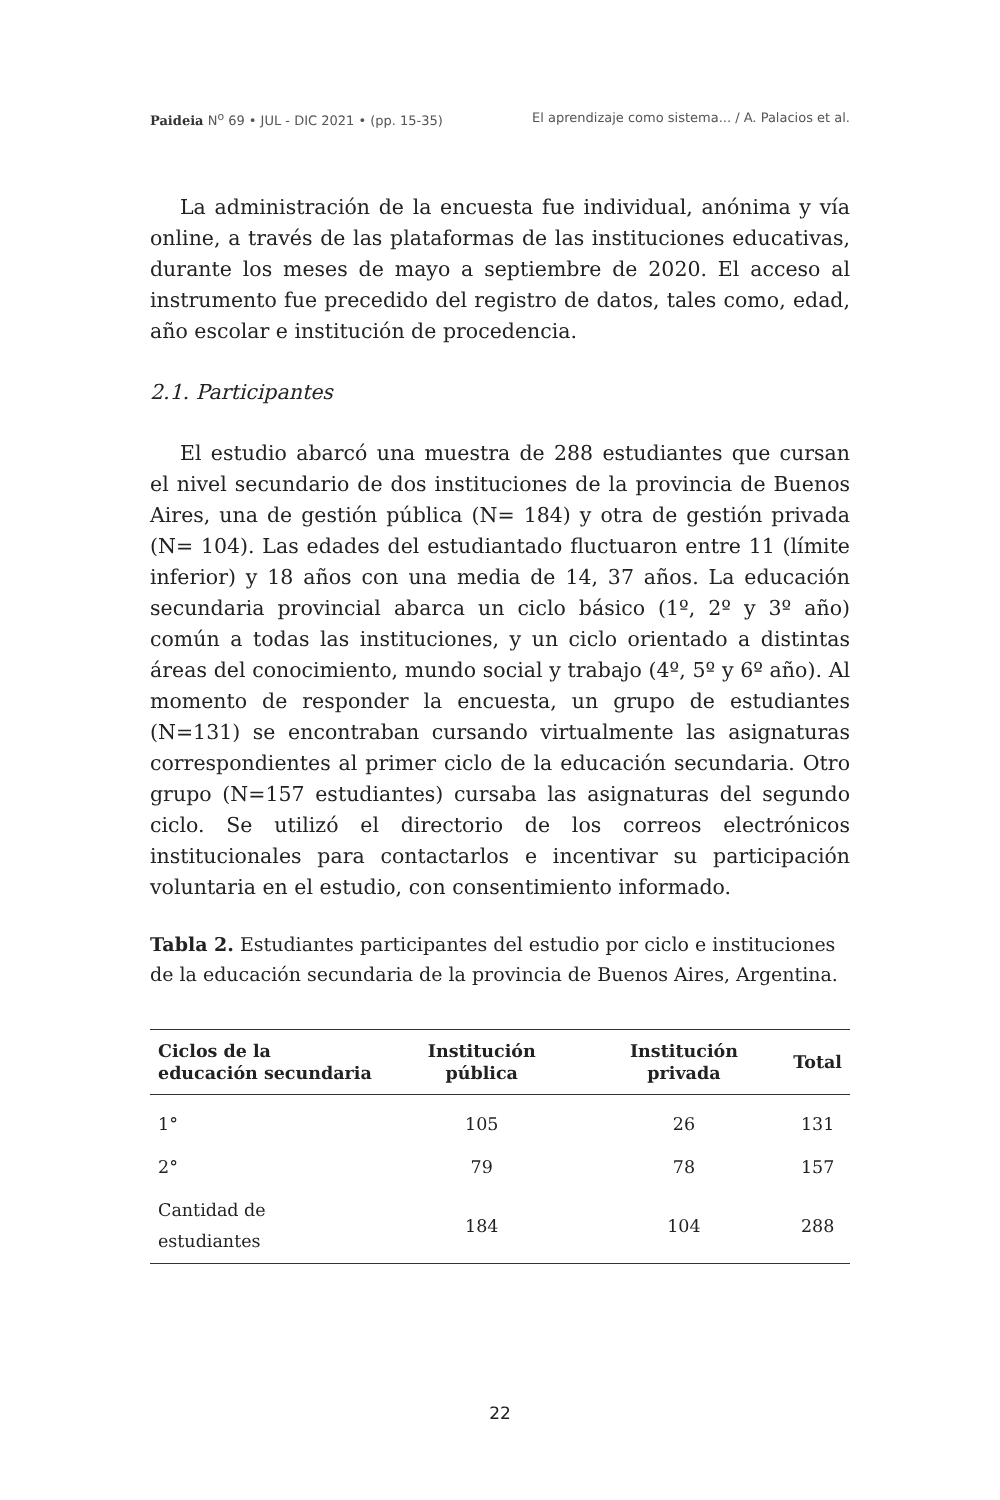Paideia N<sup>o</sup> 69 • JUL - DIC 2021 • (pp. 15-35) El aprendizaje como sistema... / A. Palacios et al.
La administración de la encuesta fue individual, anónima y vía online, a través de las plataformas de las instituciones educativas, durante los meses de mayo a septiembre de 2020. El acceso al instrumento fue precedido del registro de datos, tales como, edad, año escolar e institución de procedencia.
2.1. Participantes
El estudio abarcó una muestra de 288 estudiantes que cursan el nivel secundario de dos instituciones de la provincia de Buenos Aires, una de gestión pública (N= 184) y otra de gestión privada (N= 104). Las edades del estudiantado fluctuaron entre 11 (límite inferior) y 18 años con una media de 14, 37 años. La educación secundaria provincial abarca un ciclo básico (1º, 2º y 3º año) común a todas las instituciones, y un ciclo orientado a distintas áreas del conocimiento, mundo social y trabajo (4º, 5º y 6º año). Al momento de responder la encuesta, un grupo de estudiantes (N=131) se encontraban cursando virtualmente las asignaturas correspondientes al primer ciclo de la educación secundaria. Otro grupo (N=157 estudiantes) cursaba las asignaturas del segundo ciclo. Se utilizó el directorio de los correos electrónicos institucionales para contactarlos e incentivar su participación voluntaria en el estudio, con consentimiento informado.
Tabla 2. Estudiantes participantes del estudio por ciclo e instituciones de la educación secundaria de la provincia de Buenos Aires, Argentina.
| Ciclos de la educación secundaria | Institución pública | Institución privada | Total |
| --- | --- | --- | --- |
| 1° | 105 | 26 | 131 |
| 2° | 79 | 78 | 157 |
| Cantidad de estudiantes | 184 | 104 | 288 |
22